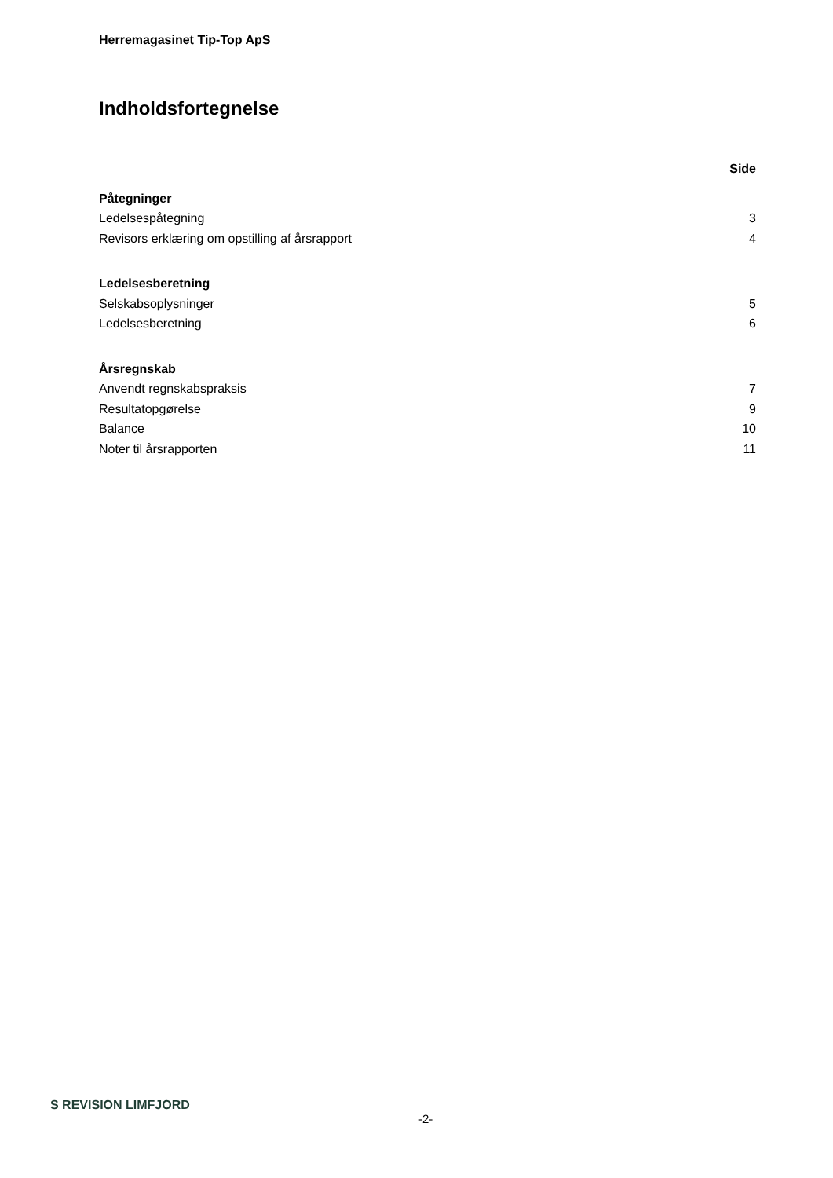Herremagasinet Tip-Top ApS
Indholdsfortegnelse
Side
Påtegninger
Ledelsespåtegning 3
Revisors erklæring om opstilling af årsrapport 4
Ledelsesberetning
Selskabsoplysninger 5
Ledelsesberetning 6
Årsregnskab
Anvendt regnskabspraksis 7
Resultatopgørelse 9
Balance 10
Noter til årsrapporten 11
S REVISION LIMFJORD
-2-